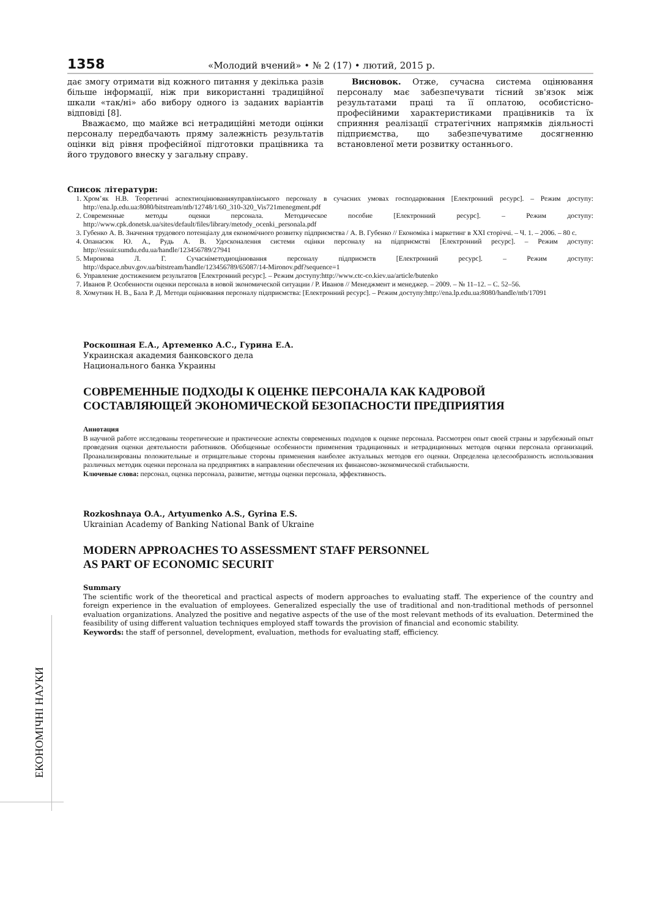1358 «Молодий вчений» • № 2 (17) • лютий, 2015 р.
дає змогу отримати від кожного питання у декілька разів більше інформації, ніж при використанні традиційної шкали «так/ні» або вибору одного із заданих варіантів відповіді [8].
Вважаємо, що майже всі нетрадиційні методи оцінки персоналу передбачають пряму залежність результатів оцінки від рівня професійної підготовки працівника та його трудового внеску у загальну справу.
Висновок. Отже, сучасна система оцінювання персоналу має забезпечувати тісний зв'язок між результатами праці та її оплатою, особистісно-професійними характеристиками працівників та їх сприяння реалізації стратегічних напрямків діяльності підприємства, що забезпечуватиме досягненню встановленої мети розвитку останнього.
Список літератури:
1. Хром’як Н.В. Теоретичні аспектиоцінюванняуправлінського персоналу в сучасних умовах господарювання [Електронний ресурс]. – Режим доступу: http://ena.lp.edu.ua:8080/bitstream/ntb/12748/1/60_310-320_Vis721menegment.pdf
2. Современные методы оценки персонала. Методическое пособие [Електронний ресурс]. – Режим доступу: http://www.cpk.donetsk.ua/sites/default/files/library/metody_ocenki_personala.pdf
3. Губенко А. В. Значення трудового потенціалу для економічного розвитку підприємства / А. В. Губенко // Економіка і маркетинг в XXI сторіччі. – Ч. 1. – 2006. – 80 с.
4. Опанасюк Ю. А., Рудь А. В. Удосконалення системи оцінки персоналу на підприємстві [Електронний ресурс]. – Режим доступу: http://essuir.sumdu.edu.ua/handle/123456789/27941
5. Миронова Л. Г. Сучасніметодиоцінювання персоналу підприємств [Електронний ресурс]. – Режим доступу: http://dspace.nbuv.gov.ua/bitstream/handle/123456789/65087/14-Mironov.pdf?sequence=1
6. Управление достижением результатов [Електронний ресурс]. – Режим доступу:http://www.ctc-co.kiev.ua/article/butenko
7. Иванов Р. Особенности оценки персонала в новой экономической ситуации / Р. Иванов // Менеджмент и менеджер. – 2009. – № 11–12. – С. 52–56.
8. Хомутник Н. В., Бала Р. Д. Методи оцінювання персоналу підприємства: [Електронний ресурс]. – Режим доступу:http://ena.lp.edu.ua:8080/handle/ntb/17091
Роскошная Е.А., Артеменко А.С., Гурина Е.А.
Украинская академия банковского дела
Национального банка Украины
СОВРЕМЕННЫЕ ПОДХОДЫ К ОЦЕНКЕ ПЕРСОНАЛА КАК КАДРОВОЙ СОСТАВЛЯЮЩЕЙ ЭКОНОМИЧЕСКОЙ БЕЗОПАСНОСТИ ПРЕДПРИЯТИЯ
Аннотация
В научной работе исследованы теоретические и практические аспекты современных подходов к оценке персонала. Рассмотрен опыт своей страны и зарубежный опыт проведения оценки деятельности работников. Обобщенные особенности применения традиционных и нетрадиционных методов оценки персонала организаций. Проанализированы положительные и отрицательные стороны применения наиболее актуальных методов его оценки. Определена целесообразность использования различных методик оценки персонала на предприятиях в направлении обеспечения их финансово-экономической стабильности.
Ключевые слова: персонал, оценка персонала, развитие, методы оценки персонала, эффективность.
Rozkoshnaya O.A., Artyumenko A.S., Gyrina E.S.
Ukrainian Academy of Banking National Bank of Ukraine
MODERN APPROACHES TO ASSESSMENT STAFF PERSONNEL
AS PART OF ECONOMIC SECURIT
Summary
The scientific work of the theoretical and practical aspects of modern approaches to evaluating staff. The experience of the country and foreign experience in the evaluation of employees. Generalized especially the use of traditional and non-traditional methods of personnel evaluation organizations. Analyzed the positive and negative aspects of the use of the most relevant methods of its evaluation. Determined the feasibility of using different valuation techniques employed staff towards the provision of financial and economic stability.
Keywords: the staff of personnel, development, evaluation, methods for evaluating staff, efficiency.
ЕКОНОМІЧНІ НАУКИ